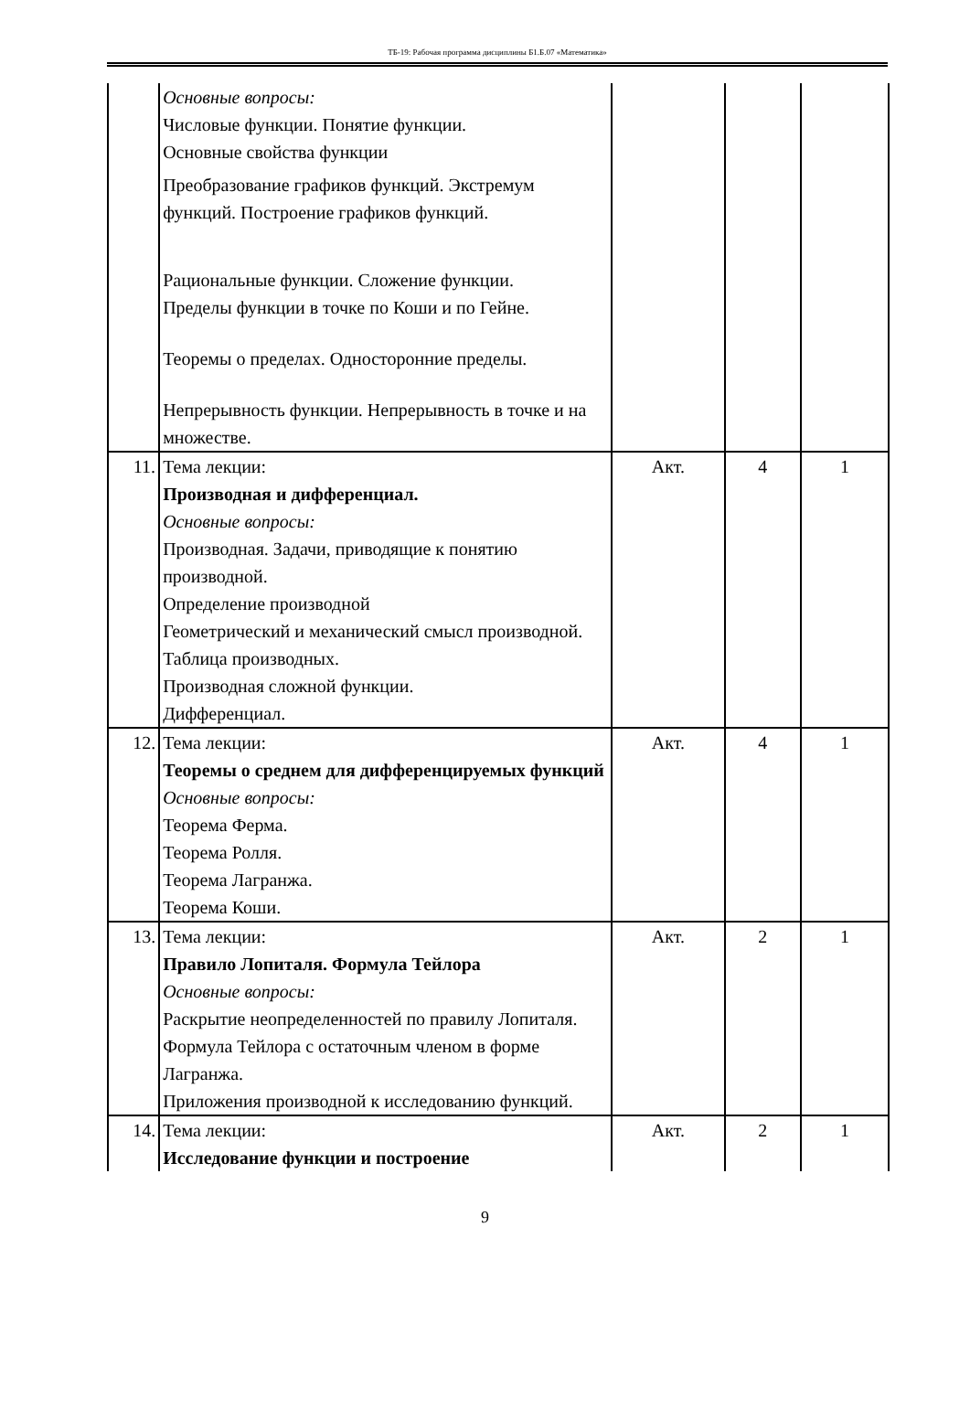ТБ-19: Рабочая программа дисциплины Б1.Б.07 «Математика»
| | Основные вопросы: Числовые функции. Понятие функции. Основные свойства функции Преобразование графиков функций. Экстремум функций. Построение графиков функций. Рациональные функции. Сложение функции. Пределы функции в точке по Коши и по Гейне. Теоремы о пределах. Односторонние пределы. Непрерывность функции. Непрерывность в точке и на множестве. | | | |
| 11. | Тема лекции: Производная и дифференциал. Основные вопросы: Производная. Задачи, приводящие к понятию производной. Определение производной Геометрический и механический смысл производной. Таблица производных. Производная сложной функции. Дифференциал. | Акт. | 4 | 1 |
| 12. | Тема лекции: Теоремы о среднем для дифференцируемых функций Основные вопросы: Теорема Ферма. Теорема Ролля. Теорема Лагранжа. Теорема Коши. | Акт. | 4 | 1 |
| 13. | Тема лекции: Правило Лопиталя. Формула Тейлора Основные вопросы: Раскрытие неопределенностей по правилу Лопиталя. Формула Тейлора с остаточным членом в форме Лагранжа. Приложения производной к исследованию функций. | Акт. | 2 | 1 |
| 14. | Тема лекции: Исследование функции и построение | Акт. | 2 | 1 |
9